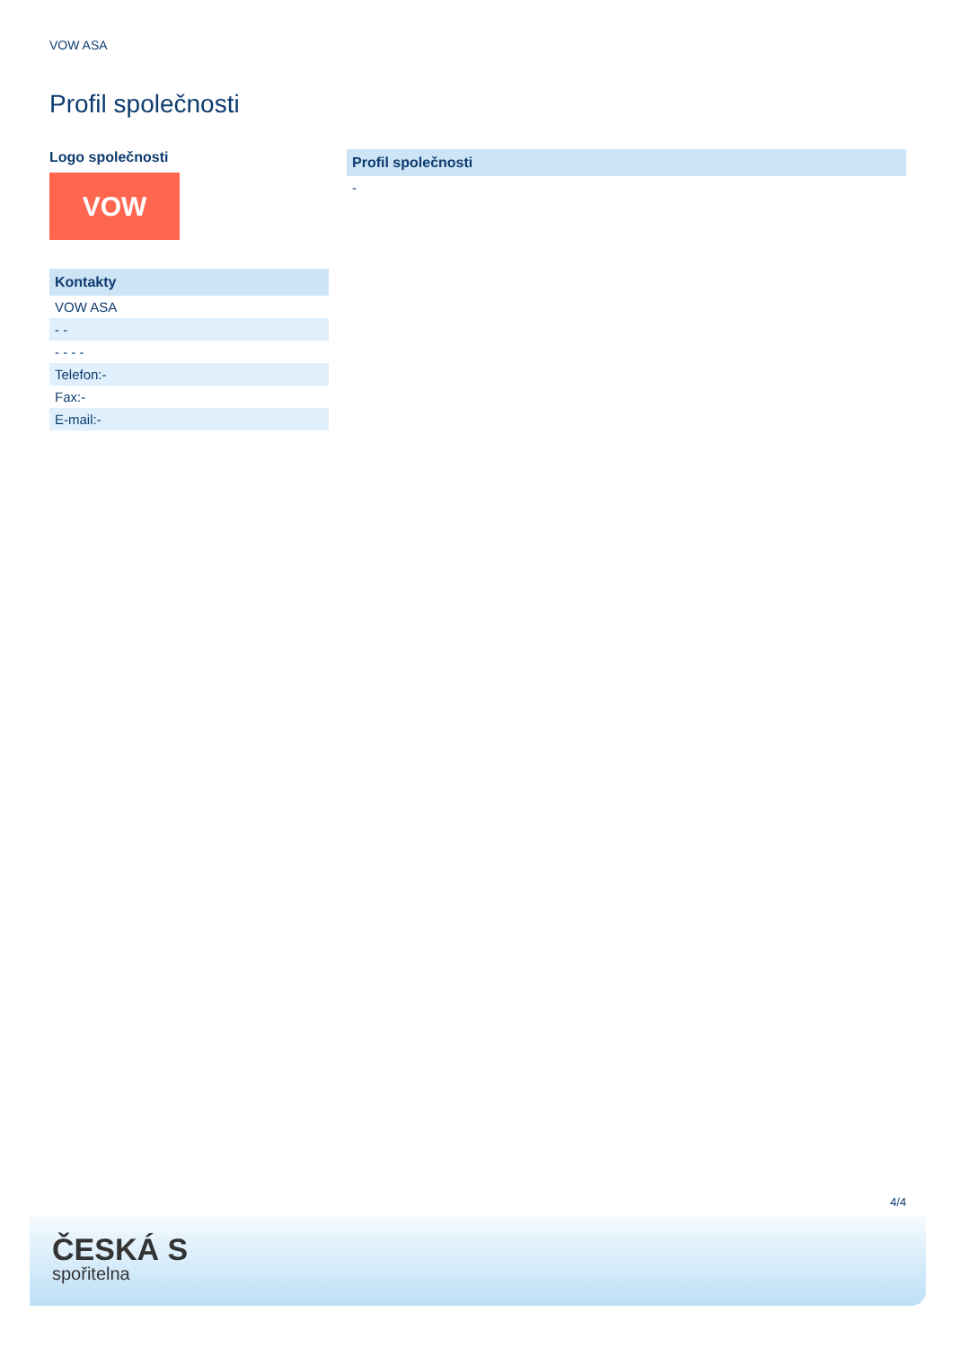VOW ASA
Profil společnosti
Logo společnosti
VOW
| Kontakty |
| --- |
| VOW ASA |
| - - |
| - - - - |
| Telefon:- |
| Fax:- |
| E-mail:- |
| Profil společnosti |
| --- |
| - |
4/4
ČESKÁ S
spořitelna